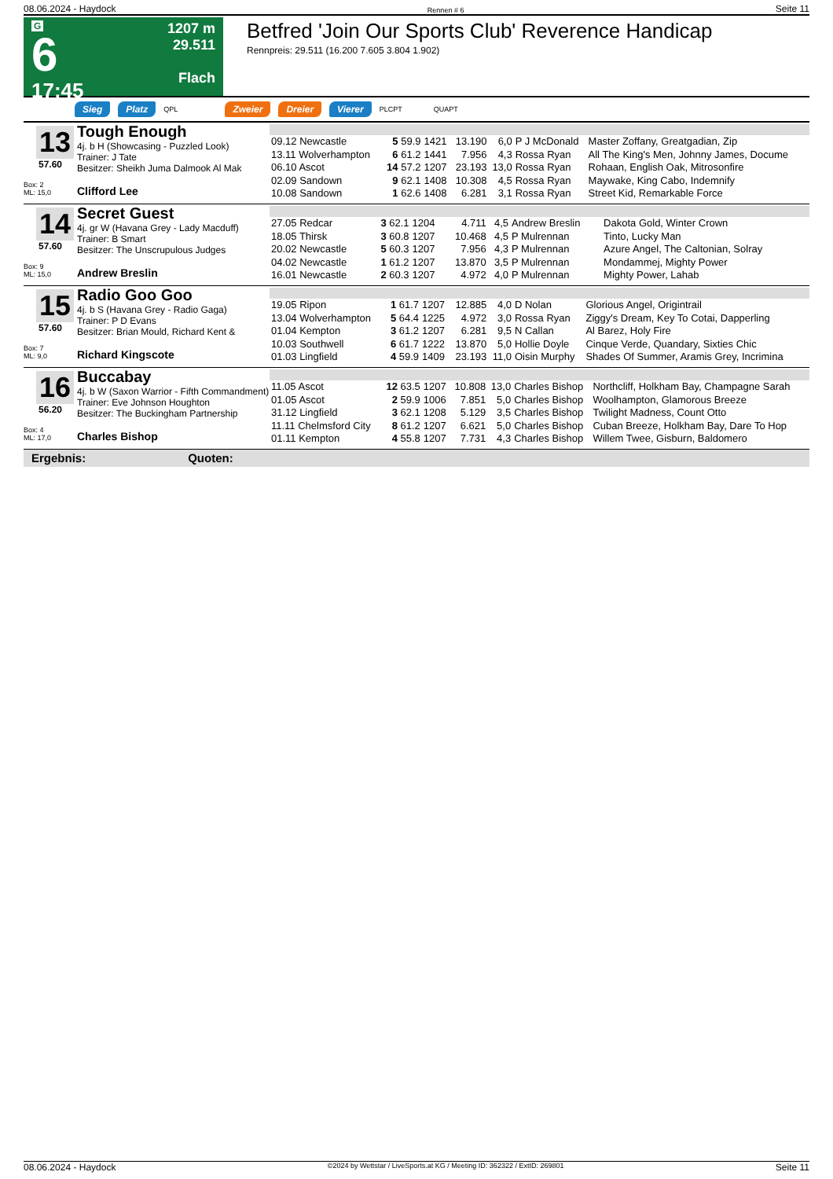08.06.2024 - Haydock Rennen # 6 Seite 11
G
6
17:45
1207 m
29.511
Flach
Betfred 'Join Our Sports Club' Reverence Handicap
Rennpreis: 29.511 (16.200 7.605 3.804 1.902)
Sieg Platz QPL Zweier Dreier Vierer PLCPT QUAPT
13
57.60
Box: 2
ML: 15,0
Tough Enough
4j. b H (Showcasing - Puzzled Look)
Trainer: J Tate
Besitzer: Sheikh Juma Dalmook Al Mak
Clifford Lee
| 09.12 Newcastle | 5 59.9 | 1421 | 13.190 | 6,0 | P J McDonald | Master Zoffany, Greatgadian, Zip |
| 13.11 Wolverhampton | 6 61.2 | 1441 | 7.956 | 4,3 | Rossa Ryan | All The King's Men, Johnny James, Docume |
| 06.10 Ascot | 14 57.2 | 1207 | 23.193 | 13,0 | Rossa Ryan | Rohaan, English Oak, Mitrosonfire |
| 02.09 Sandown | 9 62.1 | 1408 | 10.308 | 4,5 | Rossa Ryan | Maywake, King Cabo, Indemnify |
| 10.08 Sandown | 1 62.6 | 1408 | 6.281 | 3,1 | Rossa Ryan | Street Kid, Remarkable Force |
14
57.60
Box: 9
ML: 15,0
Secret Guest
4j. gr W (Havana Grey - Lady Macduff)
Trainer: B Smart
Besitzer: The Unscrupulous Judges
Andrew Breslin
| 27.05 Redcar | 3 62.1 | 1204 | 4.711 | 4,5 | Andrew Breslin | Dakota Gold, Winter Crown |
| 18.05 Thirsk | 3 60.8 | 1207 | 10.468 | 4,5 | P Mulrennan | Tinto, Lucky Man |
| 20.02 Newcastle | 5 60.3 | 1207 | 7.956 | 4,3 | P Mulrennan | Azure Angel, The Caltonian, Solray |
| 04.02 Newcastle | 1 61.2 | 1207 | 13.870 | 3,5 | P Mulrennan | Mondammej, Mighty Power |
| 16.01 Newcastle | 2 60.3 | 1207 | 4.972 | 4,0 | P Mulrennan | Mighty Power, Lahab |
15
57.60
Box: 7
ML: 9,0
Radio Goo Goo
4j. b S (Havana Grey - Radio Gaga)
Trainer: P D Evans
Besitzer: Brian Mould, Richard Kent &
Richard Kingscote
| 19.05 Ripon | 1 61.7 | 1207 | 12.885 | 4,0 | D Nolan | Glorious Angel, Origintrail |
| 13.04 Wolverhampton | 5 64.4 | 1225 | 4.972 | 3,0 | Rossa Ryan | Ziggy's Dream, Key To Cotai, Dapperling |
| 01.04 Kempton | 3 61.2 | 1207 | 6.281 | 9,5 | N Callan | Al Barez, Holy Fire |
| 10.03 Southwell | 6 61.7 | 1222 | 13.870 | 5,0 | Hollie Doyle | Cinque Verde, Quandary, Sixties Chic |
| 01.03 Lingfield | 4 59.9 | 1409 | 23.193 | 11,0 | Oisin Murphy | Shades Of Summer, Aramis Grey, Incrimina |
16
56.20
Box: 4
ML: 17,0
Buccabay
4j. b W (Saxon Warrior - Fifth Commandment)
Trainer: Eve Johnson Houghton
Besitzer: The Buckingham Partnership
Charles Bishop
| 11.05 Ascot | 12 63.5 | 1207 | 10.808 | 13,0 | Charles Bishop | Northcliff, Holkham Bay, Champagne Sarah |
| 01.05 Ascot | 2 59.9 | 1006 | 7.851 | 5,0 | Charles Bishop | Woolhampton, Glamorous Breeze |
| 31.12 Lingfield | 3 62.1 | 1208 | 5.129 | 3,5 | Charles Bishop | Twilight Madness, Count Otto |
| 11.11 Chelmsford City | 8 61.2 | 1207 | 6.621 | 5,0 | Charles Bishop | Cuban Breeze, Holkham Bay, Dare To Hop |
| 01.11 Kempton | 4 55.8 | 1207 | 7.731 | 4,3 | Charles Bishop | Willem Twee, Gisburn, Baldomero |
Ergebnis: Quoten:
08.06.2024 - Haydock ©2024 by Wettstar / LiveSports.at KG / Meeting ID: 362322 / ExtID: 269801 Seite 11